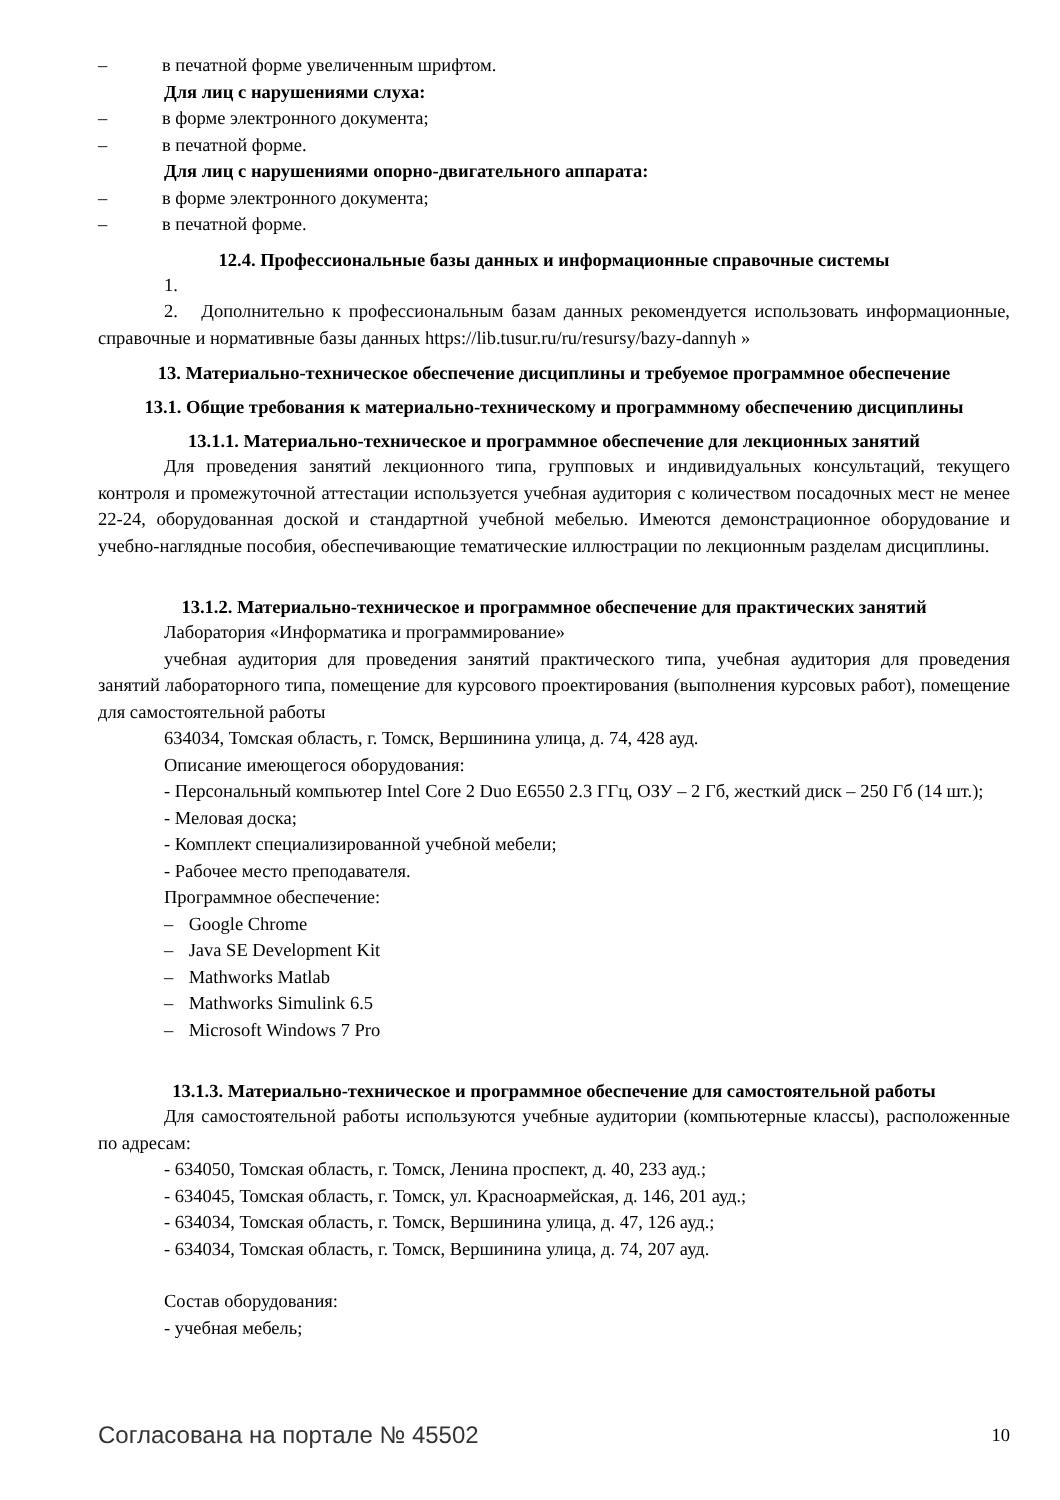– в печатной форме увеличенным шрифтом.
Для лиц с нарушениями слуха:
– в форме электронного документа;
– в печатной форме.
Для лиц с нарушениями опорно-двигательного аппарата:
– в форме электронного документа;
– в печатной форме.
12.4. Профессиональные базы данных и информационные справочные системы
1.
2. Дополнительно к профессиональным базам данных рекомендуется использовать информационные, справочные и нормативные базы данных https://lib.tusur.ru/ru/resursy/bazy-dannyh »
13. Материально-техническое обеспечение дисциплины и требуемое программное обеспечение
13.1. Общие требования к материально-техническому и программному обеспечению дисциплины
13.1.1. Материально-техническое и программное обеспечение для лекционных занятий
Для проведения занятий лекционного типа, групповых и индивидуальных консультаций, текущего контроля и промежуточной аттестации используется учебная аудитория с количеством посадочных мест не менее 22-24, оборудованная доской и стандартной учебной мебелью. Имеются демонстрационное оборудование и учебно-наглядные пособия, обеспечивающие тематические иллюстрации по лекционным разделам дисциплины.
13.1.2. Материально-техническое и программное обеспечение для практических занятий
Лаборатория «Информатика и программирование»
учебная аудитория для проведения занятий практического типа, учебная аудитория для проведения занятий лабораторного типа, помещение для курсового проектирования (выполнения курсовых работ), помещение для самостоятельной работы
634034, Томская область, г. Томск, Вершинина улица, д. 74, 428 ауд.
Описание имеющегося оборудования:
- Персональный компьютер Intel Core 2 Duo E6550 2.3 ГГц, ОЗУ – 2 Гб, жесткий диск – 250 Гб (14 шт.);
- Меловая доска;
- Комплект специализированной учебной мебели;
- Рабочее место преподавателя.
Программное обеспечение:
– Google Chrome
– Java SE Development Kit
– Mathworks Matlab
– Mathworks Simulink 6.5
– Microsoft Windows 7 Pro
13.1.3. Материально-техническое и программное обеспечение для самостоятельной работы
Для самостоятельной работы используются учебные аудитории (компьютерные классы), расположенные по адресам:
- 634050, Томская область, г. Томск, Ленина проспект, д. 40, 233 ауд.;
- 634045, Томская область, г. Томск, ул. Красноармейская, д. 146, 201 ауд.;
- 634034, Томская область, г. Томск, Вершинина улица, д. 47, 126 ауд.;
- 634034, Томская область, г. Томск, Вершинина улица, д. 74, 207 ауд.
Состав оборудования:
- учебная мебель;
Согласована на портале № 45502 10